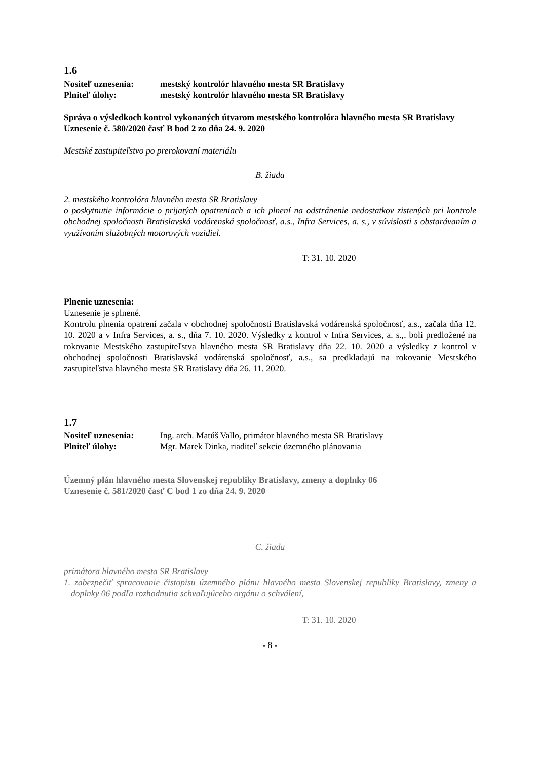1.6
Nositeľ uznesenia: mestský kontrolór hlavného mesta SR Bratislavy
Plniteľ úlohy: mestský kontrolór hlavného mesta SR Bratislavy
Správa o výsledkoch kontrol vykonaných útvarom mestského kontrolóra hlavného mesta SR Bratislavy
Uznesenie č. 580/2020 časť B bod 2 zo dňa 24. 9. 2020
Mestské zastupiteľstvo po prerokovaní materiálu
B. žiada
2. mestského kontrolóra hlavného mesta SR Bratislavy
o poskytnutie informácie o prijatých opatreniach a ich plnení na odstránenie nedostatkov zistených pri kontrole obchodnej spoločnosti Bratislavská vodárenská spoločnosť, a.s., Infra Services, a. s., v súvislosti s obstarávaním a využívaním služobných motorových vozidiel.
T: 31. 10. 2020
Plnenie uznesenia:
Uznesenie je splnené.
Kontrolu plnenia opatrení začala v obchodnej spoločnosti Bratislavská vodárenská spoločnosť, a.s., začala dňa 12. 10. 2020 a v Infra Services, a. s., dňa 7. 10. 2020. Výsledky z kontrol v Infra Services, a. s.,. boli predložené na rokovanie Mestského zastupiteľstva hlavného mesta SR Bratislavy dňa 22. 10. 2020 a výsledky z kontrol v obchodnej spoločnosti Bratislavská vodárenská spoločnosť, a.s., sa predkladajú na rokovanie Mestského zastupiteľstva hlavného mesta SR Bratislavy dňa 26. 11. 2020.
1.7
Nositeľ uznesenia: Ing. arch. Matúš Vallo, primátor hlavného mesta SR Bratislavy
Plniteľ úlohy: Mgr. Marek Dinka, riaditeľ sekcie územného plánovania
Územný plán hlavného mesta Slovenskej republiky Bratislavy, zmeny a doplnky 06
Uznesenie č. 581/2020 časť C bod 1 zo dňa 24. 9. 2020
C. žiada
primátora hlavného mesta SR Bratislavy
1. zabezpečiť spracovanie čistopisu územného plánu hlavného mesta Slovenskej republiky Bratislavy, zmeny a doplnky 06 podľa rozhodnutia schvaľujúceho orgánu o schválení,
T: 31. 10. 2020
- 8 -